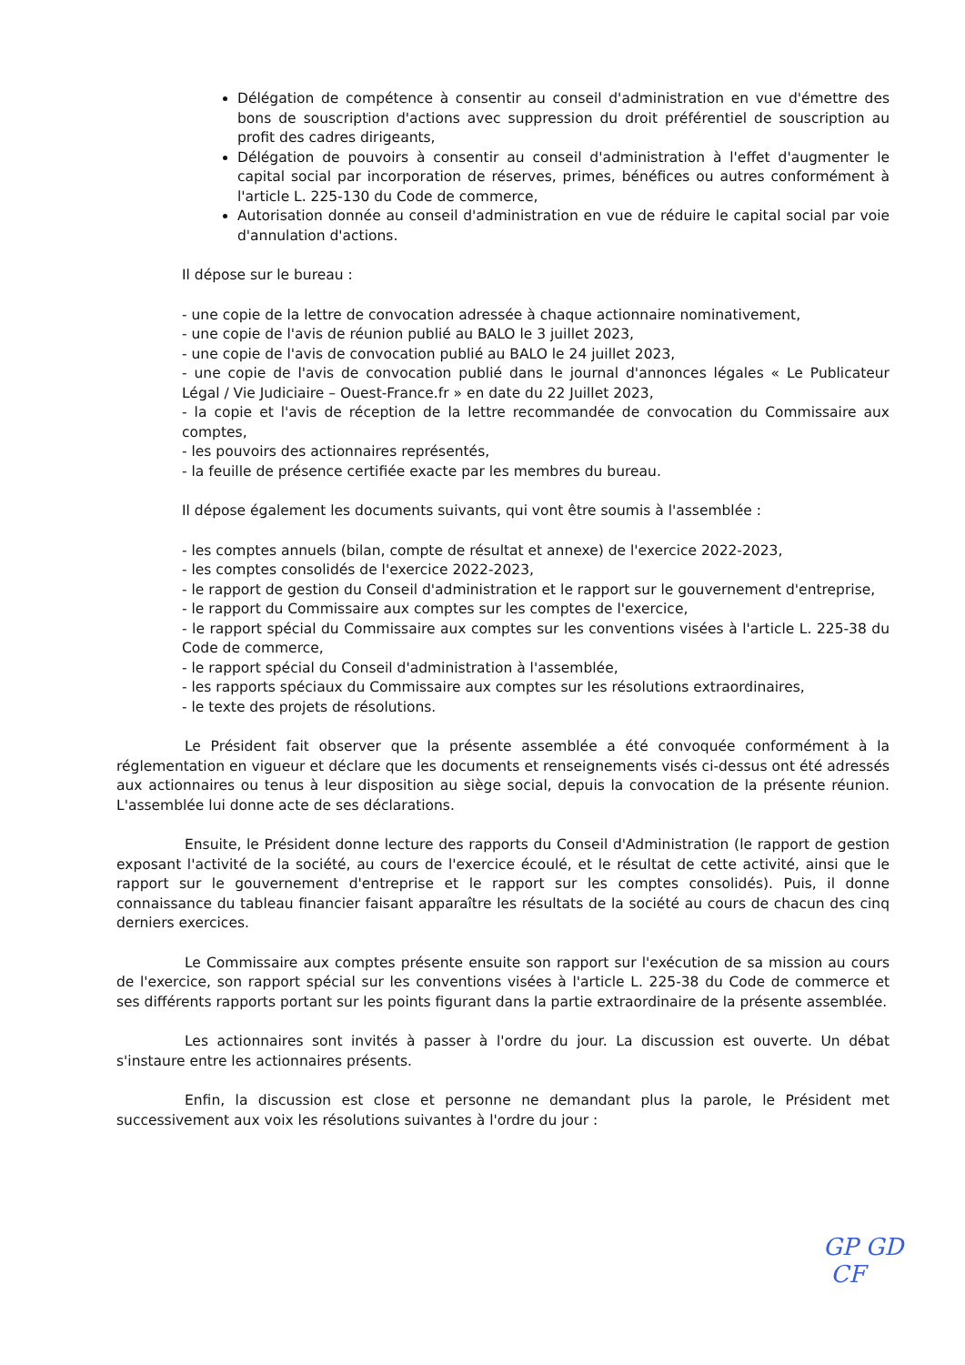Délégation de compétence à consentir au conseil d'administration en vue d'émettre des bons de souscription d'actions avec suppression du droit préférentiel de souscription au profit des cadres dirigeants,
Délégation de pouvoirs à consentir au conseil d'administration à l'effet d'augmenter le capital social par incorporation de réserves, primes, bénéfices ou autres conformément à l'article L. 225-130 du Code de commerce,
Autorisation donnée au conseil d'administration en vue de réduire le capital social par voie d'annulation d'actions.
Il dépose sur le bureau :
- une copie de la lettre de convocation adressée à chaque actionnaire nominativement,
- une copie de l'avis de réunion publié au BALO le 3 juillet 2023,
- une copie de l'avis de convocation publié au BALO le 24 juillet 2023,
- une copie de l'avis de convocation publié dans le journal d'annonces légales « Le Publicateur Légal / Vie Judiciaire – Ouest-France.fr » en date du 22 Juillet 2023,
- la copie et l'avis de réception de la lettre recommandée de convocation du Commissaire aux comptes,
- les pouvoirs des actionnaires représentés,
- la feuille de présence certifiée exacte par les membres du bureau.
Il dépose également les documents suivants, qui vont être soumis à l'assemblée :
- les comptes annuels (bilan, compte de résultat et annexe) de l'exercice 2022-2023,
- les comptes consolidés de l'exercice 2022-2023,
- le rapport de gestion du Conseil d'administration et le rapport sur le gouvernement d'entreprise,
- le rapport du Commissaire aux comptes sur les comptes de l'exercice,
- le rapport spécial du Commissaire aux comptes sur les conventions visées à l'article L. 225-38 du Code de commerce,
- le rapport spécial du Conseil d'administration à l'assemblée,
- les rapports spéciaux du Commissaire aux comptes sur les résolutions extraordinaires,
- le texte des projets de résolutions.
Le Président fait observer que la présente assemblée a été convoquée conformément à la réglementation en vigueur et déclare que les documents et renseignements visés ci-dessus ont été adressés aux actionnaires ou tenus à leur disposition au siège social, depuis la convocation de la présente réunion. L'assemblée lui donne acte de ses déclarations.
Ensuite, le Président donne lecture des rapports du Conseil d'Administration (le rapport de gestion exposant l'activité de la société, au cours de l'exercice écoulé, et le résultat de cette activité, ainsi que le rapport sur le gouvernement d'entreprise et le rapport sur les comptes consolidés). Puis, il donne connaissance du tableau financier faisant apparaître les résultats de la société au cours de chacun des cinq derniers exercices.
Le Commissaire aux comptes présente ensuite son rapport sur l'exécution de sa mission au cours de l'exercice, son rapport spécial sur les conventions visées à l'article L. 225-38 du Code de commerce et ses différents rapports portant sur les points figurant dans la partie extraordinaire de la présente assemblée.
Les actionnaires sont invités à passer à l'ordre du jour. La discussion est ouverte. Un débat s'instaure entre les actionnaires présents.
Enfin, la discussion est close et personne ne demandant plus la parole, le Président met successivement aux voix les résolutions suivantes à l'ordre du jour :
GP GD
CF